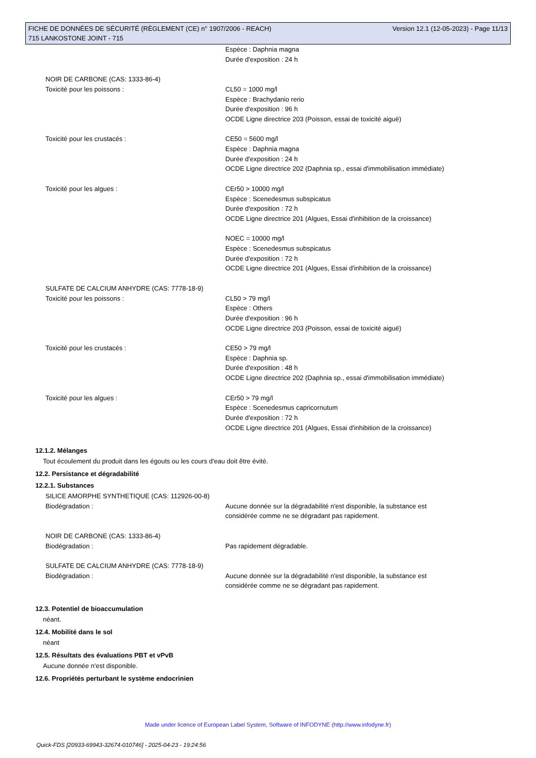FICHE DE DONNÉES DE SÉCURITÉ (RÈGLEMENT (CE) n° 1907/2006 - REACH)
715 LANKOSTONE JOINT - 715
Version 12.1 (12-05-2023) - Page 11/13
Espèce : Daphnia magna
Durée d'exposition : 24 h
NOIR DE CARBONE (CAS: 1333-86-4)
Toxicité pour les poissons : CL50 = 1000 mg/l
Espèce : Brachydanio rerio
Durée d'exposition : 96 h
OCDE Ligne directrice 203 (Poisson, essai de toxicité aiguë)
Toxicité pour les crustacés : CE50 = 5600 mg/l
Espèce : Daphnia magna
Durée d'exposition : 24 h
OCDE Ligne directrice 202 (Daphnia sp., essai d'immobilisation immédiate)
Toxicité pour les algues : CEr50 > 10000 mg/l
Espèce : Scenedesmus subspicatus
Durée d'exposition : 72 h
OCDE Ligne directrice 201 (Algues, Essai d'inhibition de la croissance)
NOEC = 10000 mg/l
Espèce : Scenedesmus subspicatus
Durée d'exposition : 72 h
OCDE Ligne directrice 201 (Algues, Essai d'inhibition de la croissance)
SULFATE DE CALCIUM ANHYDRE (CAS: 7778-18-9)
Toxicité pour les poissons : CL50 > 79 mg/l
Espèce : Others
Durée d'exposition : 96 h
OCDE Ligne directrice 203 (Poisson, essai de toxicité aiguë)
Toxicité pour les crustacés : CE50 > 79 mg/l
Espèce : Daphnia sp.
Durée d'exposition : 48 h
OCDE Ligne directrice 202 (Daphnia sp., essai d'immobilisation immédiate)
Toxicité pour les algues : CEr50 > 79 mg/l
Espèce : Scenedesmus capricornutum
Durée d'exposition : 72 h
OCDE Ligne directrice 201 (Algues, Essai d'inhibition de la croissance)
12.1.2. Mélanges
Tout écoulement du produit dans les égouts ou les cours d'eau doit être évité.
12.2. Persistance et dégradabilité
12.2.1. Substances
SILICE AMORPHE SYNTHETIQUE (CAS: 112926-00-8)
Biodégradation : Aucune donnée sur la dégradabilité n'est disponible, la substance est
considérée comme ne se dégradant pas rapidement.
NOIR DE CARBONE (CAS: 1333-86-4)
Biodégradation : Pas rapidement dégradable.
SULFATE DE CALCIUM ANHYDRE (CAS: 7778-18-9)
Biodégradation : Aucune donnée sur la dégradabilité n'est disponible, la substance est
considérée comme ne se dégradant pas rapidement.
12.3. Potentiel de bioaccumulation
néant.
12.4. Mobilité dans le sol
néant
12.5. Résultats des évaluations PBT et vPvB
Aucune donnée n'est disponible.
12.6. Propriétés perturbant le système endocrinien
Made under licence of European Label System, Software of INFODYNE (http://www.infodyne.fr)
Quick-FDS [20933-69943-32674-010746] - 2025-04-23 - 19:24:56